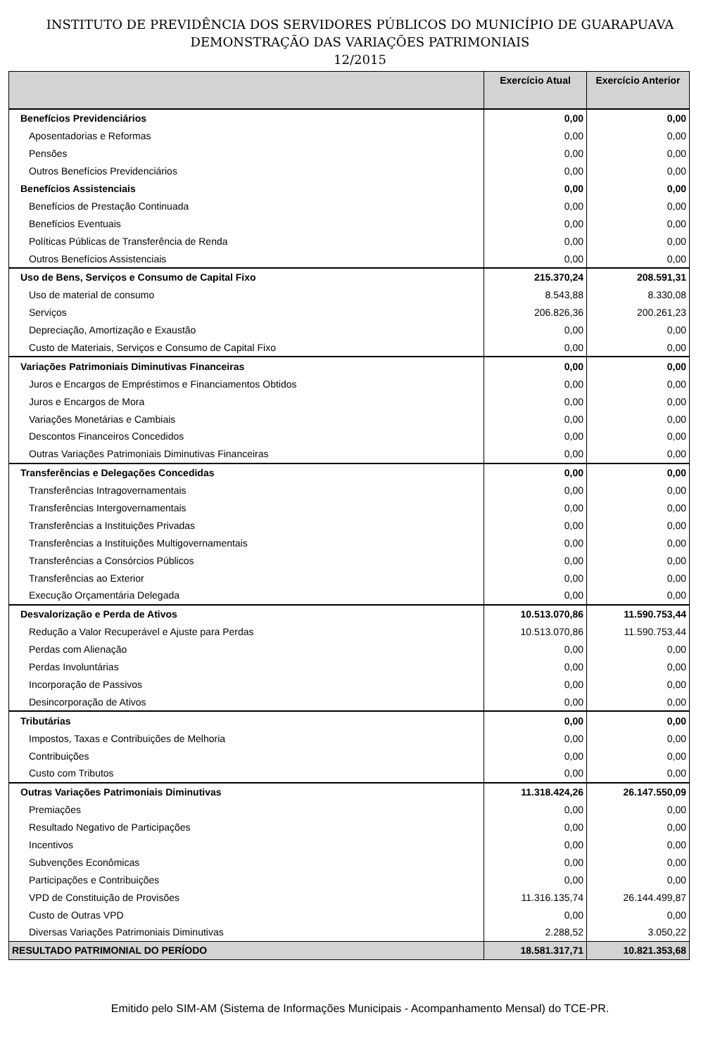INSTITUTO DE PREVIDÊNCIA DOS SERVIDORES PÚBLICOS DO MUNICÍPIO DE GUARAPUAVA
DEMONSTRAÇÃO DAS VARIAÇÕES PATRIMONIAIS
12/2015
| | Exercício Atual | Exercício Anterior |
| --- | --- | --- |
| Benefícios Previdenciários | 0,00 | 0,00 |
| Aposentadorias e Reformas | 0,00 | 0,00 |
| Pensões | 0,00 | 0,00 |
| Outros Benefícios Previdenciários | 0,00 | 0,00 |
| Benefícios Assistenciais | 0,00 | 0,00 |
| Benefícios de Prestação Continuada | 0,00 | 0,00 |
| Benefícios Eventuais | 0,00 | 0,00 |
| Políticas Públicas de Transferência de Renda | 0,00 | 0,00 |
| Outros Benefícios Assistenciais | 0,00 | 0,00 |
| Uso de Bens, Serviços e Consumo de Capital Fixo | 215.370,24 | 208.591,31 |
| Uso de material de consumo | 8.543,88 | 8.330,08 |
| Serviços | 206.826,36 | 200.261,23 |
| Depreciação, Amortização e Exaustão | 0,00 | 0,00 |
| Custo de Materiais, Serviços e Consumo de Capital Fixo | 0,00 | 0,00 |
| Variações Patrimoniais Diminutivas Financeiras | 0,00 | 0,00 |
| Juros e Encargos de Empréstimos e Financiamentos Obtidos | 0,00 | 0,00 |
| Juros e Encargos de Mora | 0,00 | 0,00 |
| Variações Monetárias e Cambiais | 0,00 | 0,00 |
| Descontos Financeiros Concedidos | 0,00 | 0,00 |
| Outras Variações Patrimoniais Diminutivas Financeiras | 0,00 | 0,00 |
| Transferências e Delegações Concedidas | 0,00 | 0,00 |
| Transferências Intragovernamentais | 0,00 | 0,00 |
| Transferências Intergovernamentais | 0,00 | 0,00 |
| Transferências a Instituições Privadas | 0,00 | 0,00 |
| Transferências a Instituições Multigovernamentais | 0,00 | 0,00 |
| Transferências a Consórcios Públicos | 0,00 | 0,00 |
| Transferências ao Exterior | 0,00 | 0,00 |
| Execução Orçamentária Delegada | 0,00 | 0,00 |
| Desvalorização e Perda de Ativos | 10.513.070,86 | 11.590.753,44 |
| Redução a Valor Recuperável e Ajuste para Perdas | 10.513.070,86 | 11.590.753,44 |
| Perdas com Alienação | 0,00 | 0,00 |
| Perdas Involuntárias | 0,00 | 0,00 |
| Incorporação de Passivos | 0,00 | 0,00 |
| Desincorporação de Ativos | 0,00 | 0,00 |
| Tributárias | 0,00 | 0,00 |
| Impostos, Taxas e Contribuições de Melhoria | 0,00 | 0,00 |
| Contribuições | 0,00 | 0,00 |
| Custo com Tributos | 0,00 | 0,00 |
| Outras Variações Patrimoniais Diminutivas | 11.318.424,26 | 26.147.550,09 |
| Premiações | 0,00 | 0,00 |
| Resultado Negativo de Participações | 0,00 | 0,00 |
| Incentivos | 0,00 | 0,00 |
| Subvenções Econômicas | 0,00 | 0,00 |
| Participações e Contribuições | 0,00 | 0,00 |
| VPD de Constituição de Provisões | 11.316.135,74 | 26.144.499,87 |
| Custo de Outras VPD | 0,00 | 0,00 |
| Diversas Variações Patrimoniais Diminutivas | 2.288,52 | 3.050,22 |
| RESULTADO PATRIMONIAL DO PERÍODO | 18.581.317,71 | 10.821.353,68 |
Emitido pelo SIM-AM (Sistema de Informações Municipais - Acompanhamento Mensal) do TCE-PR.